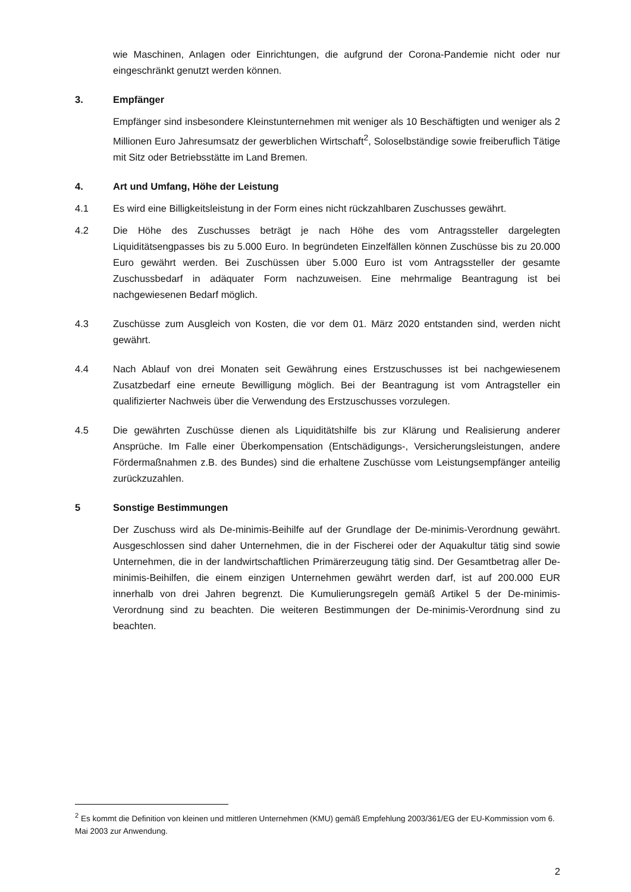wie Maschinen, Anlagen oder Einrichtungen, die aufgrund der Corona-Pandemie nicht oder nur eingeschränkt genutzt werden können.
3. Empfänger
Empfänger sind insbesondere Kleinstunternehmen mit weniger als 10 Beschäftigten und weniger als 2 Millionen Euro Jahresumsatz der gewerblichen Wirtschaft<sup>2</sup>, Soloselbständige sowie freiberuflich Tätige mit Sitz oder Betriebsstätte im Land Bremen.
4. Art und Umfang, Höhe der Leistung
4.1 Es wird eine Billigkeitsleistung in der Form eines nicht rückzahlbaren Zuschusses gewährt.
4.2 Die Höhe des Zuschusses beträgt je nach Höhe des vom Antragssteller dargelegten Liquiditätsengpasses bis zu 5.000 Euro. In begründeten Einzelfällen können Zuschüsse bis zu 20.000 Euro gewährt werden. Bei Zuschüssen über 5.000 Euro ist vom Antragssteller der gesamte Zuschussbedarf in adäquater Form nachzuweisen. Eine mehrmalige Beantragung ist bei nachgewiesenen Bedarf möglich.
4.3 Zuschüsse zum Ausgleich von Kosten, die vor dem 01. März 2020 entstanden sind, werden nicht gewährt.
4.4 Nach Ablauf von drei Monaten seit Gewährung eines Erstzuschusses ist bei nachgewiesenem Zusatzbedarf eine erneute Bewilligung möglich. Bei der Beantragung ist vom Antragsteller ein qualifizierter Nachweis über die Verwendung des Erstzuschusses vorzulegen.
4.5 Die gewährten Zuschüsse dienen als Liquiditätshilfe bis zur Klärung und Realisierung anderer Ansprüche. Im Falle einer Überkompensation (Entschädigungs-, Versicherungsleistungen, andere Fördermaßnahmen z.B. des Bundes) sind die erhaltene Zuschüsse vom Leistungsempfänger anteilig zurückzuzahlen.
5 Sonstige Bestimmungen
Der Zuschuss wird als De-minimis-Beihilfe auf der Grundlage der De-minimis-Verordnung gewährt. Ausgeschlossen sind daher Unternehmen, die in der Fischerei oder der Aquakultur tätig sind sowie Unternehmen, die in der landwirtschaftlichen Primärerzeugung tätig sind. Der Gesamtbetrag aller De-minimis-Beihilfen, die einem einzigen Unternehmen gewährt werden darf, ist auf 200.000 EUR innerhalb von drei Jahren begrenzt. Die Kumulierungsregeln gemäß Artikel 5 der De-minimis-Verordnung sind zu beachten. Die weiteren Bestimmungen der De-minimis-Verordnung sind zu beachten.
<sup>2</sup> Es kommt die Definition von kleinen und mittleren Unternehmen (KMU) gemäß Empfehlung 2003/361/EG der EU-Kommission vom 6. Mai 2003 zur Anwendung.
2